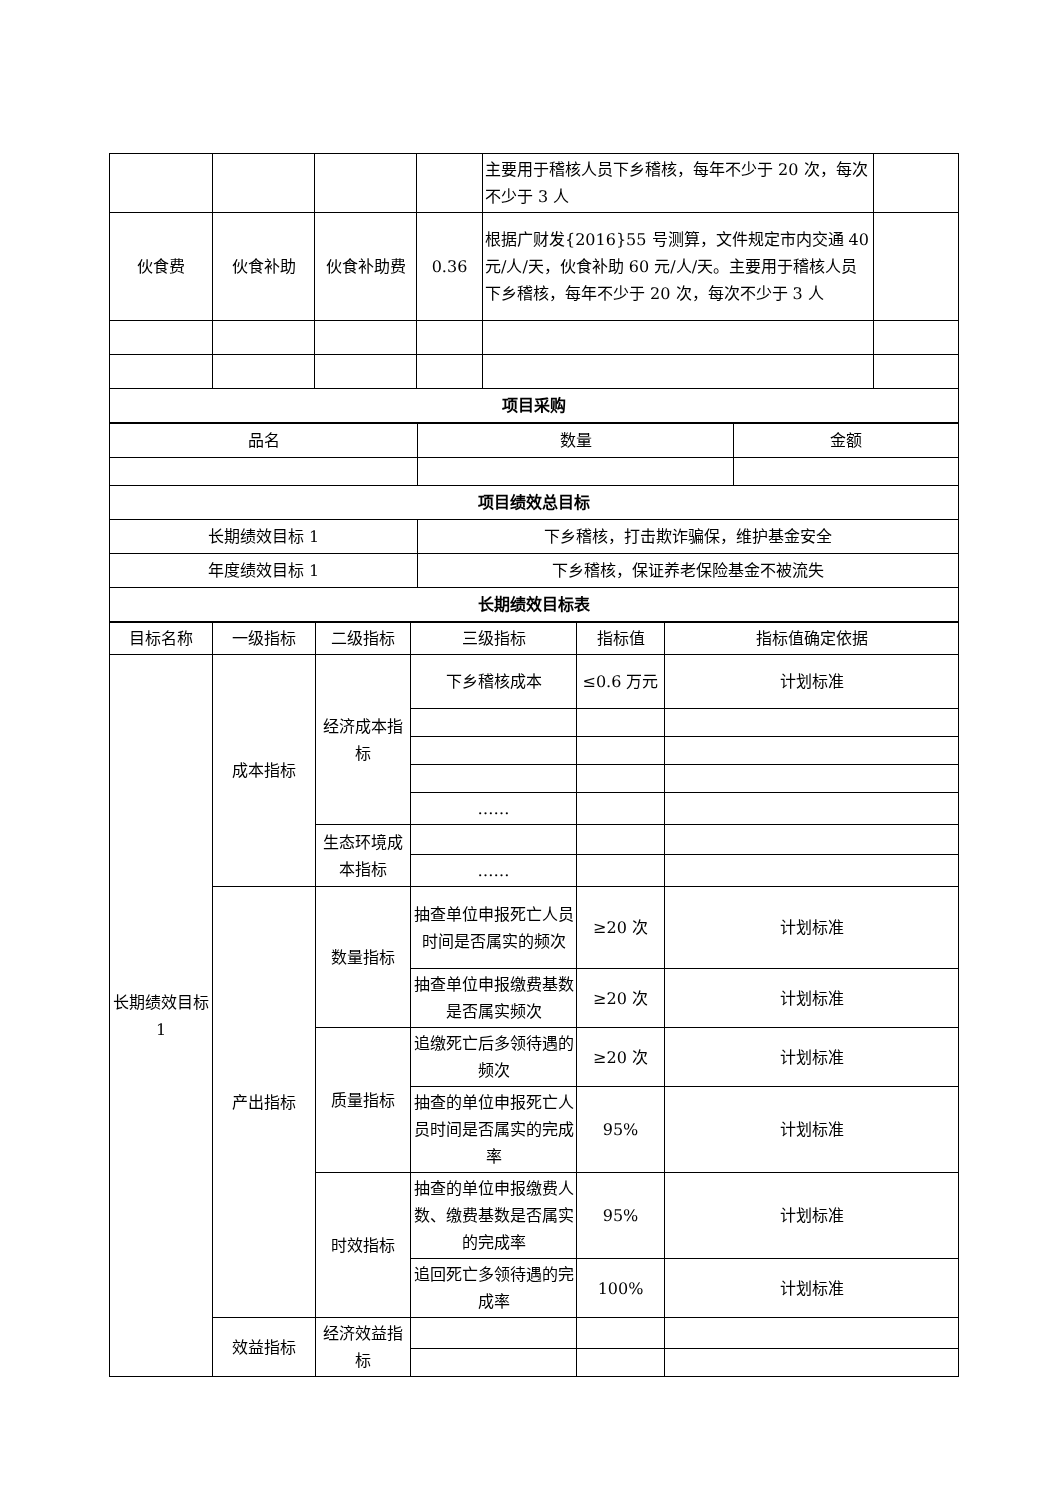| | | | | 主要用于稽核人员下乡稽核，每年不少于 20 次，每次不少于 3 人 | |
| 伙食费 | 伙食补助 | 伙食补助费 | 0.36 | 根据广财发{2016}55 号测算，文件规定市内交通 40 元/人/天，伙食补助 60 元/人/天。主要用于稽核人员下乡稽核，每年不少于 20 次，每次不少于 3 人 | |
| 项目采购 | | | | | |
| 品名 | 数量 | 金额 |
| 项目绩效总目标 | | |
| 长期绩效目标 1 | 下乡稽核，打击欺诈骗保，维护基金安全 | |
| 年度绩效目标 1 | 下乡稽核，保证养老保险基金不被流失 | |
| 长期绩效目标表 | | |
| 目标名称 | 一级指标 | 二级指标 | 三级指标 | 指标值 | 指标值确定依据 |
| 长期绩效目标 1 | 成本指标 | 经济成本指标 | 下乡稽核成本 | ≤0.6 万元 | 计划标准 |
| | | | …… | | |
| | | 生态环境成本指标 | | | |
| | | | …… | | |
| | 产出指标 | 数量指标 | 抽查单位申报死亡人员时间是否属实的频次 | ≥20 次 | 计划标准 |
| | | | 抽查单位申报缴费基数是否属实频次 | ≥20 次 | 计划标准 |
| | | 质量指标 | 追缴死亡后多领待遇的频次 | ≥20 次 | 计划标准 |
| | | | 抽查的单位申报死亡人员时间是否属实的完成率 | 95% | 计划标准 |
| | | 时效指标 | 抽查的单位申报缴费人数、缴费基数是否属实的完成率 | 95% | 计划标准 |
| | | | 追回死亡多领待遇的完成率 | 100% | 计划标准 |
| | 效益指标 | 经济效益指标 | | | |